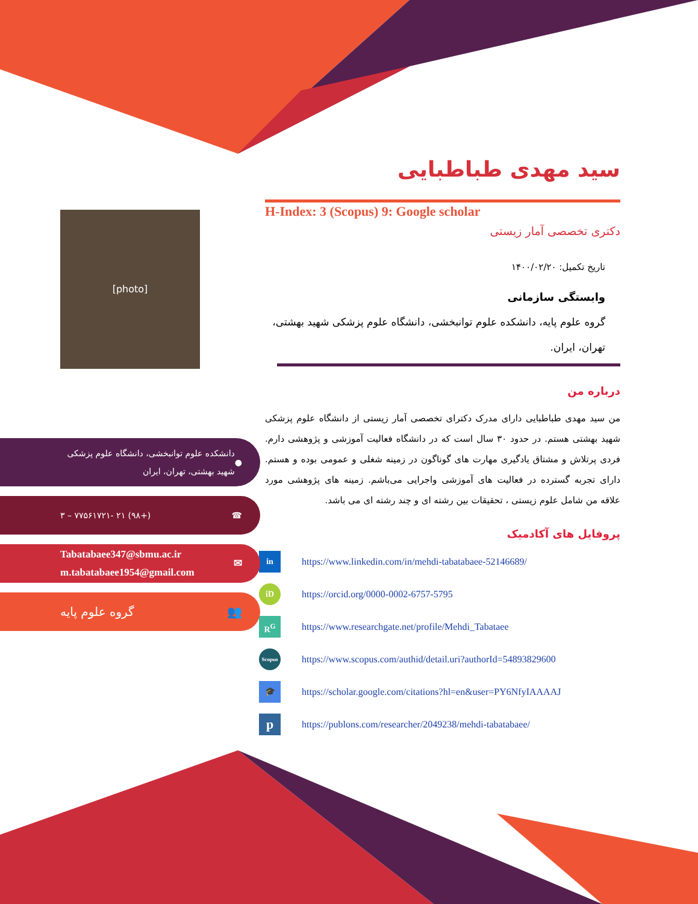[photo]
سید مهدی طباطبایی
H-Index: 3 (Scopus) 9: Google scholar
دکتری تخصصی آمار زیستی
تاریخ تکمیل: ۱۴۰۰/۰۲/۲۰
وابستگی سازمانی
گروه علوم پایه، دانشکده علوم توانبخشی، دانشگاه علوم پزشکی شهید بهشتی، تهران، ایران.
درباره من
من سید مهدی طباطبایی دارای مدرک دکترای تخصصی آمار زیستی از دانشگاه علوم پزشکی شهید بهشتی هستم. در حدود ۳۰ سال است که در دانشگاه فعالیت آموزشی و پژوهشی دارم. فردی پرتلاش و مشتاق یادگیری مهارت های گوناگون در زمینه شغلی و عمومی بوده و هستم. دارای تجربه گسترده در فعالیت های آموزشی واجرایی می‌باشم. زمینه های پژوهشی مورد علاقه من شامل علوم زیستی ، تحقیقات بین رشته ای و چند رشته ای می باشد.
پروفایل های آکادمیک
in
https://www.linkedin.com/in/mehdi-tabatabaee-52146689/
iD
https://orcid.org/0000-0002-6757-5795
R<sup>G</sup>
https://www.researchgate.net/profile/Mehdi_Tabataee
Scopus
https://www.scopus.com/authid/detail.uri?authorId=54893829600
🎓
https://scholar.google.com/citations?hl=en&user=PY6NfyIAAAAJ
p
https://publons.com/researcher/2049238/mehdi-tabatabaee/
● دانشکده علوم توانبخشی، دانشگاه علوم پزشکی شهید بهشتی، تهران، ایران
☎ (+۹۸) ۲۱ -۷۷۵۶۱۷۲۱ – ۳
✉ Tabatabaee347@sbmu.ac.ir
m.tabatabaee1954@gmail.com
👥 گروه علوم پایه